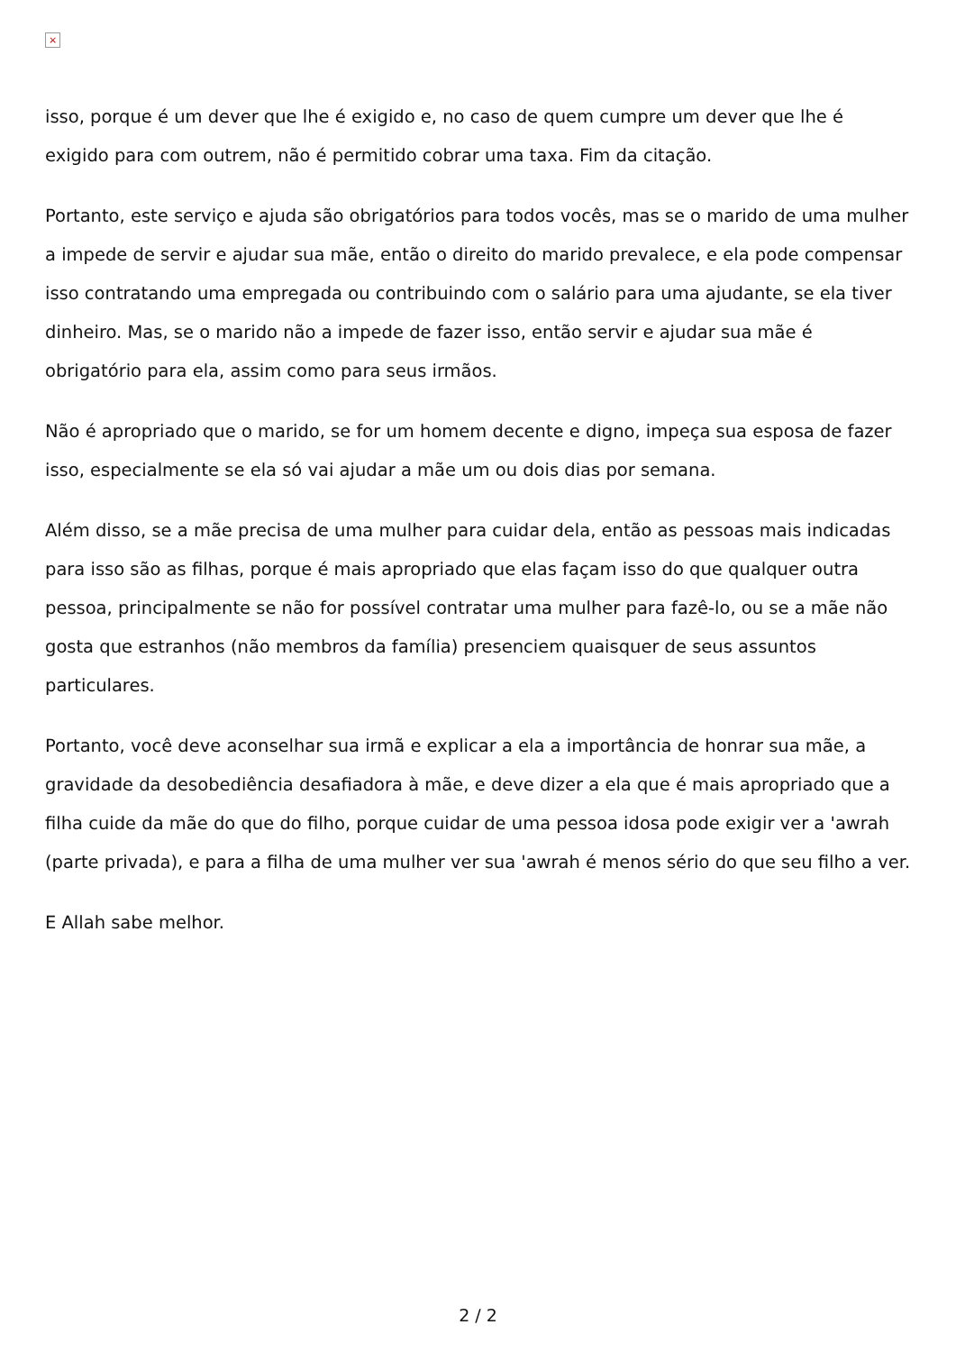×
isso, porque é um dever que lhe é exigido e, no caso de quem cumpre um dever que lhe é exigido para com outrem, não é permitido cobrar uma taxa. Fim da citação.
Portanto, este serviço e ajuda são obrigatórios para todos vocês, mas se o marido de uma mulher a impede de servir e ajudar sua mãe, então o direito do marido prevalece, e ela pode compensar isso contratando uma empregada ou contribuindo com o salário para uma ajudante, se ela tiver dinheiro. Mas, se o marido não a impede de fazer isso, então servir e ajudar sua mãe é obrigatório para ela, assim como para seus irmãos.
Não é apropriado que o marido, se for um homem decente e digno, impeça sua esposa de fazer isso, especialmente se ela só vai ajudar a mãe um ou dois dias por semana.
Além disso, se a mãe precisa de uma mulher para cuidar dela, então as pessoas mais indicadas para isso são as filhas, porque é mais apropriado que elas façam isso do que qualquer outra pessoa, principalmente se não for possível contratar uma mulher para fazê-lo, ou se a mãe não gosta que estranhos (não membros da família) presenciem quaisquer de seus assuntos particulares.
Portanto, você deve aconselhar sua irmã e explicar a ela a importância de honrar sua mãe, a gravidade da desobediência desafiadora à mãe, e deve dizer a ela que é mais apropriado que a filha cuide da mãe do que do filho, porque cuidar de uma pessoa idosa pode exigir ver a 'awrah (parte privada), e para a filha de uma mulher ver sua 'awrah é menos sério do que seu filho a ver.
E Allah sabe melhor.
2 / 2